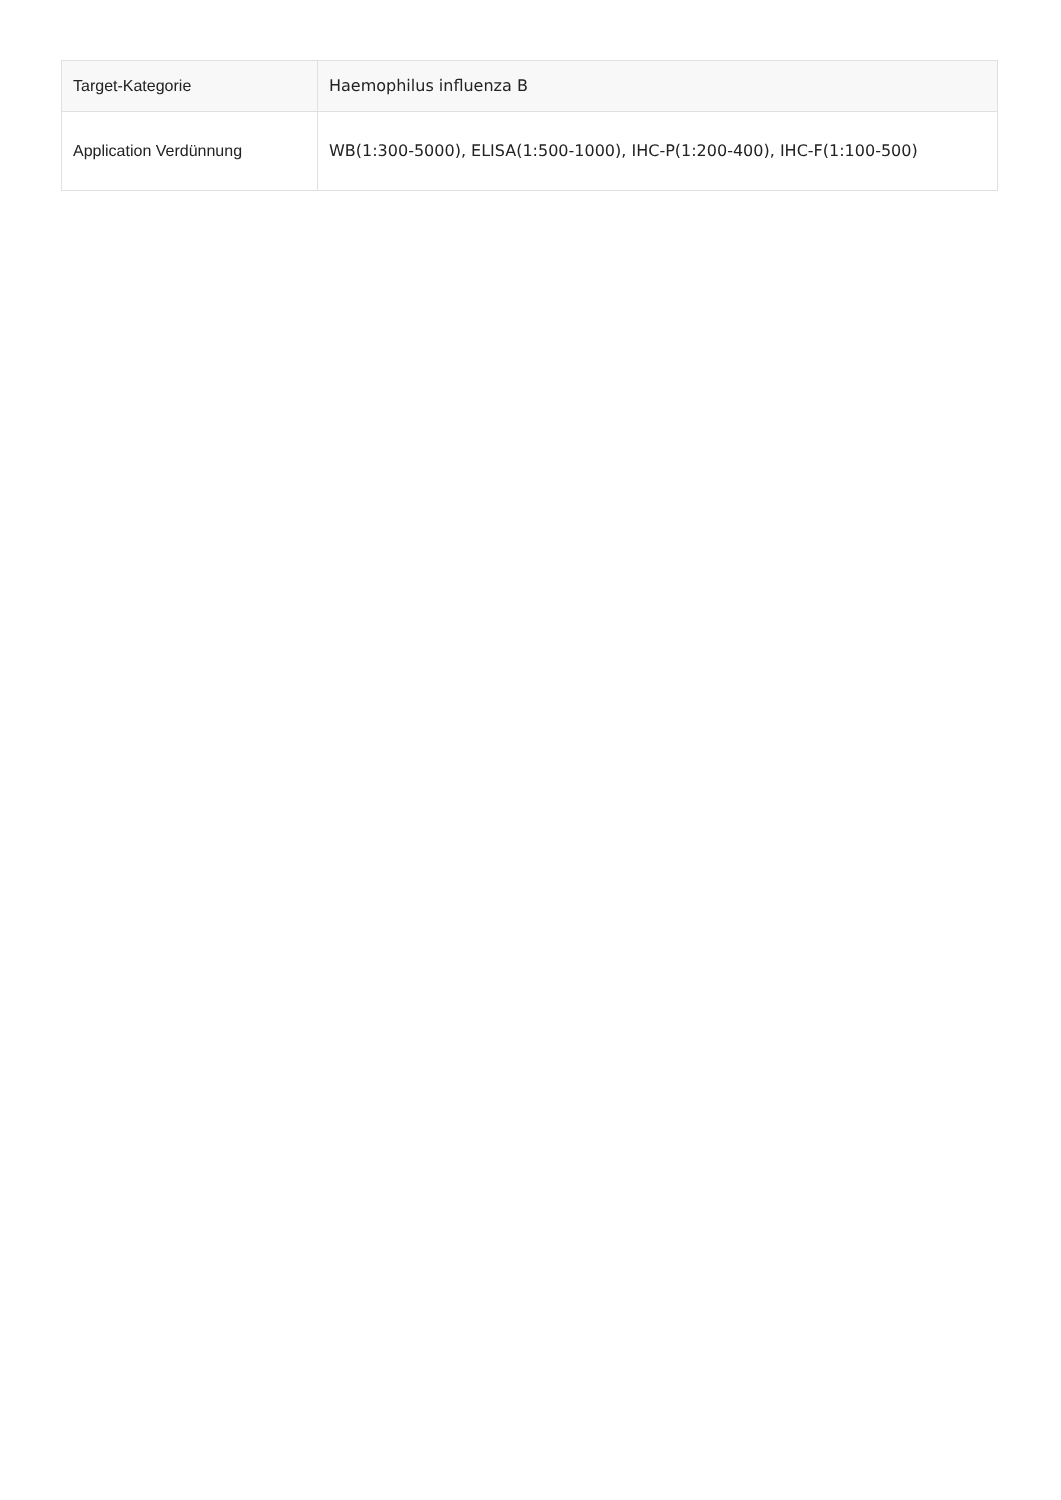| Target-Kategorie | Haemophilus influenza B |
| Application Verdünnung | WB(1:300-5000), ELISA(1:500-1000), IHC-P(1:200-400), IHC-F(1:100-500) |